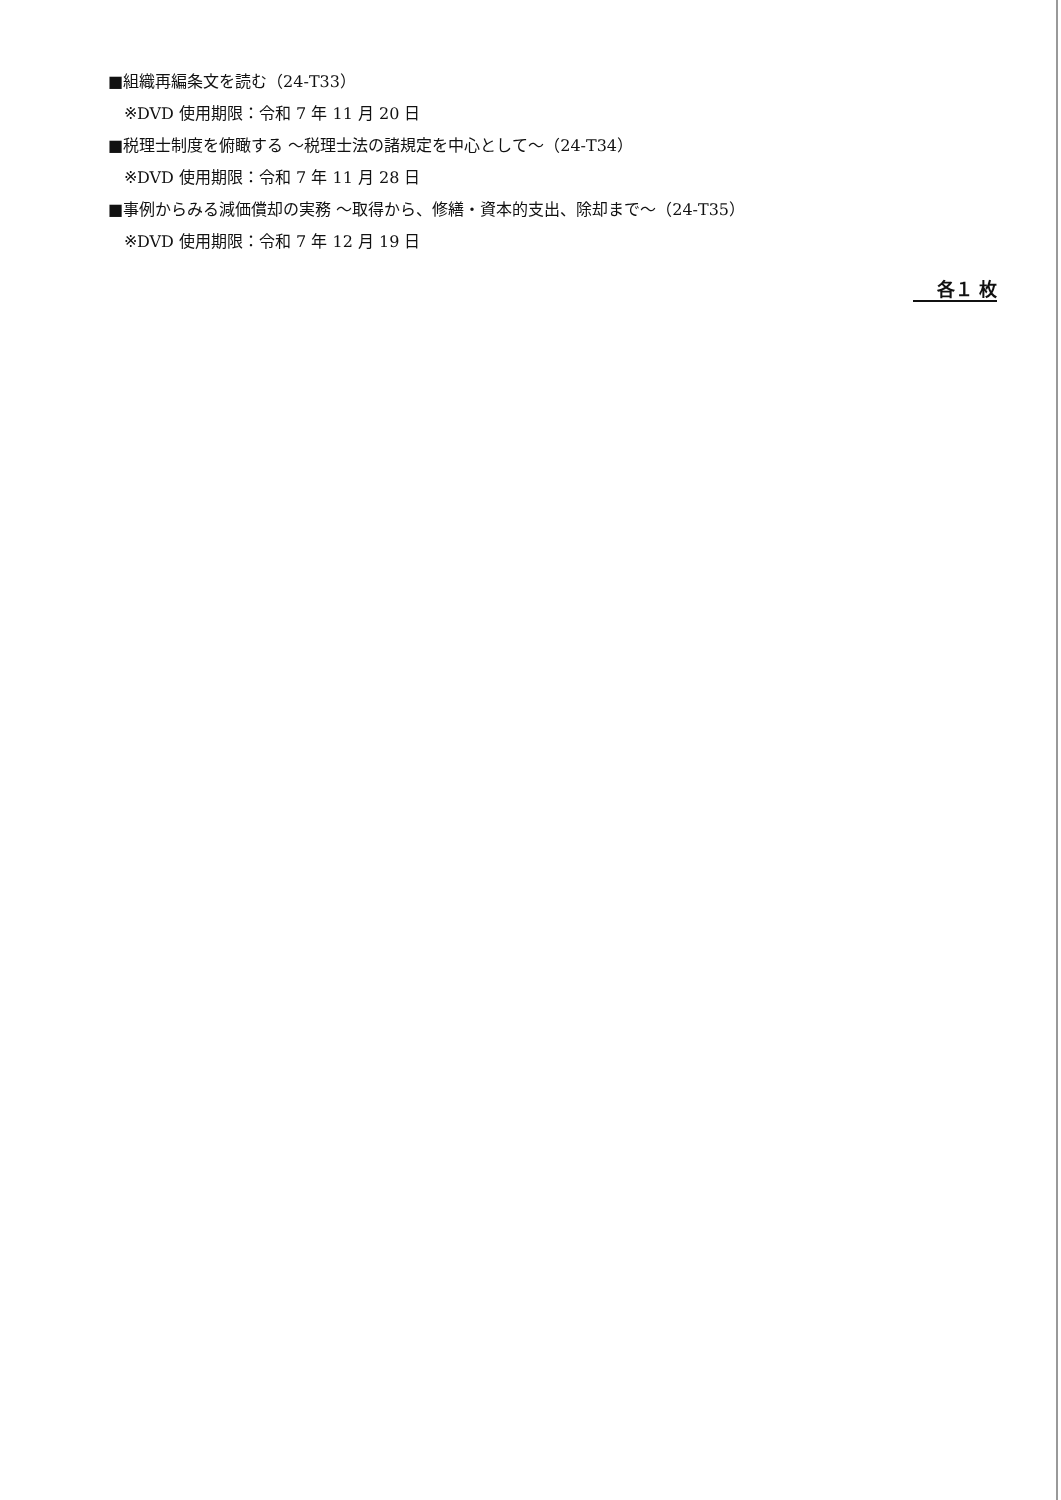■組織再編条文を読む（24-T33）
※DVD 使用期限：令和 7 年 11 月 20 日
■税理士制度を俯瞰する ～税理士法の諸規定を中心として～（24-T34）
※DVD 使用期限：令和 7 年 11 月 28 日
■事例からみる減価償却の実務 ～取得から、修繕・資本的支出、除却まで～（24-T35）
※DVD 使用期限：令和 7 年 12 月 19 日
各１ 枚